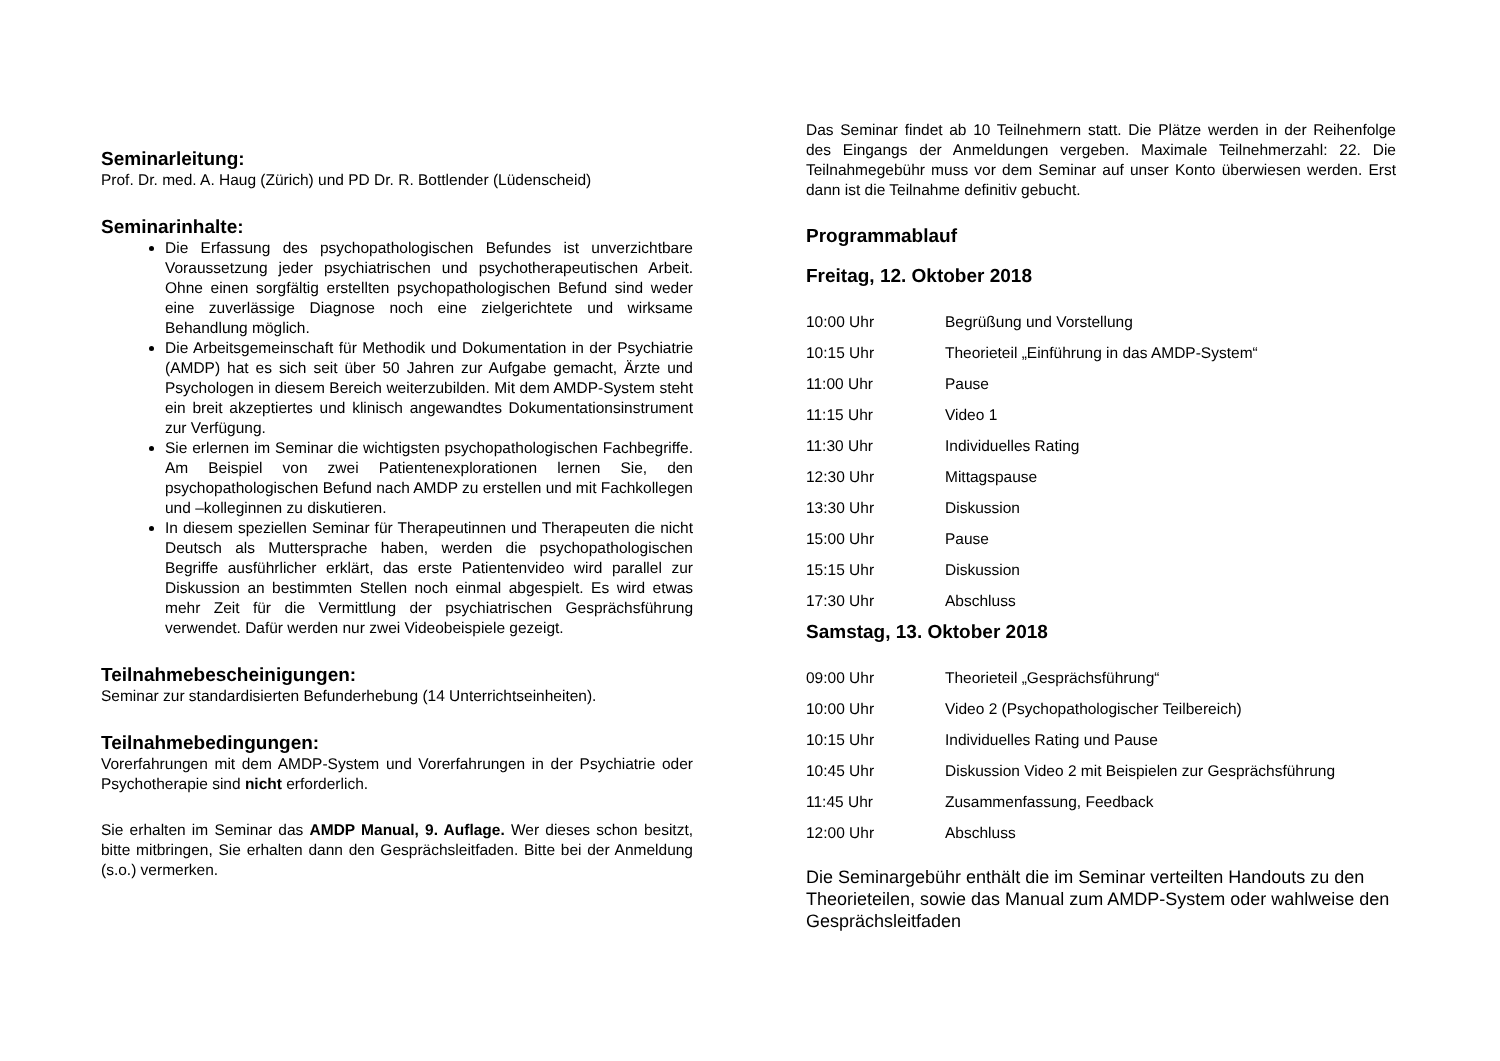Seminarleitung:
Prof. Dr. med. A. Haug (Zürich) und PD Dr. R. Bottlender (Lüdenscheid)
Seminarinhalte:
Die Erfassung des psychopathologischen Befundes ist unverzichtbare Voraussetzung jeder psychiatrischen und psychotherapeutischen Arbeit. Ohne einen sorgfältig erstellten psychopathologischen Befund sind weder eine zuverlässige Diagnose noch eine zielgerichtete und wirksame Behandlung möglich.
Die Arbeitsgemeinschaft für Methodik und Dokumentation in der Psychiatrie (AMDP) hat es sich seit über 50 Jahren zur Aufgabe gemacht, Ärzte und Psychologen in diesem Bereich weiterzubilden. Mit dem AMDP-System steht ein breit akzeptiertes und klinisch angewandtes Dokumentationsinstrument zur Verfügung.
Sie erlernen im Seminar die wichtigsten psychopathologischen Fachbegriffe. Am Beispiel von zwei Patientenexplorationen lernen Sie, den psychopathologischen Befund nach AMDP zu erstellen und mit Fachkollegen und –kolleginnen zu diskutieren.
In diesem speziellen Seminar für Therapeutinnen und Therapeuten die nicht Deutsch als Muttersprache haben, werden die psychopathologischen Begriffe ausführlicher erklärt, das erste Patientenvideo wird parallel zur Diskussion an bestimmten Stellen noch einmal abgespielt. Es wird etwas mehr Zeit für die Vermittlung der psychiatrischen Gesprächsführung verwendet. Dafür werden nur zwei Videobeispiele gezeigt.
Teilnahmebescheinigungen:
Seminar zur standardisierten Befunderhebung (14 Unterrichtseinheiten).
Teilnahmebedingungen:
Vorerfahrungen mit dem AMDP-System und Vorerfahrungen in der Psychiatrie oder Psychotherapie sind nicht erforderlich.
Sie erhalten im Seminar das AMDP Manual, 9. Auflage. Wer dieses schon besitzt, bitte mitbringen, Sie erhalten dann den Gesprächsleitfaden. Bitte bei der Anmeldung (s.o.) vermerken.
Das Seminar findet ab 10 Teilnehmern statt. Die Plätze werden in der Reihenfolge des Eingangs der Anmeldungen vergeben. Maximale Teilnehmerzahl: 22. Die Teilnahmegebühr muss vor dem Seminar auf unser Konto überwiesen werden. Erst dann ist die Teilnahme definitiv gebucht.
Programmablauf
Freitag, 12. Oktober 2018
| 10:00 Uhr | Begrüßung und Vorstellung |
| 10:15 Uhr | Theorieteil „Einführung in das AMDP-System“ |
| 11:00 Uhr | Pause |
| 11:15 Uhr | Video 1 |
| 11:30 Uhr | Individuelles Rating |
| 12:30 Uhr | Mittagspause |
| 13:30 Uhr | Diskussion |
| 15:00 Uhr | Pause |
| 15:15 Uhr | Diskussion |
| 17:30 Uhr | Abschluss |
Samstag, 13. Oktober 2018
| 09:00 Uhr | Theorieteil „Gesprächsführung“ |
| 10:00 Uhr | Video 2 (Psychopathologischer Teilbereich) |
| 10:15 Uhr | Individuelles Rating und Pause |
| 10:45 Uhr | Diskussion Video 2 mit Beispielen zur Gesprächsführung |
| 11:45 Uhr | Zusammenfassung, Feedback |
| 12:00 Uhr | Abschluss |
Die Seminargebühr enthält die im Seminar verteilten Handouts zu den Theorieteilen, sowie das Manual zum AMDP-System oder wahlweise den Gesprächsleitfaden